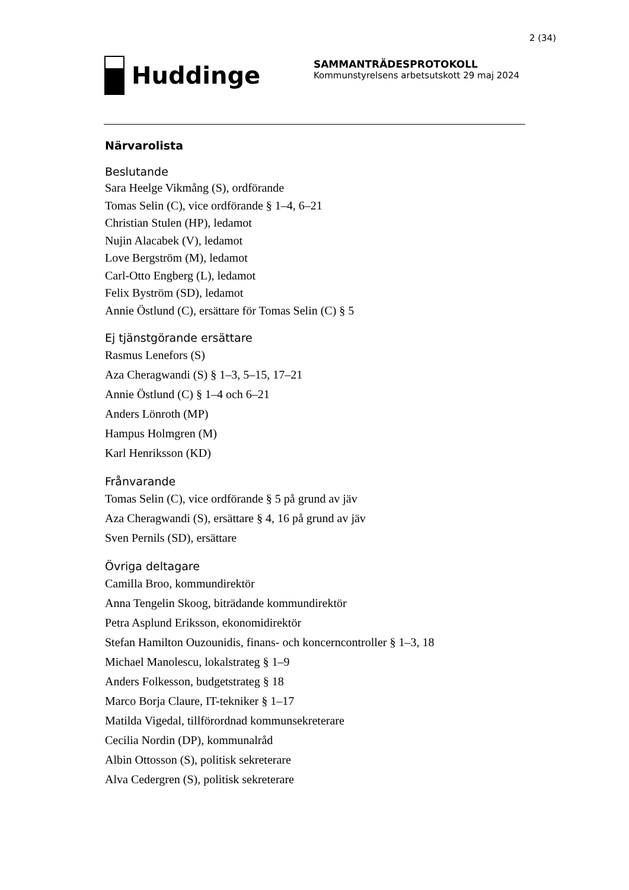2 (34)
Huddinge
SAMMANTRÄDESPROTOKOLL
Kommunstyrelsens arbetsutskott 29 maj 2024
Närvarolista
Beslutande
Sara Heelge Vikmång (S), ordförande
Tomas Selin (C), vice ordförande § 1–4, 6–21
Christian Stulen (HP), ledamot
Nujin Alacabek (V), ledamot
Love Bergström (M), ledamot
Carl-Otto Engberg (L), ledamot
Felix Byström (SD), ledamot
Annie Östlund (C), ersättare för Tomas Selin (C) § 5
Ej tjänstgörande ersättare
Rasmus Lenefors (S)
Aza Cheragwandi (S) § 1–3, 5–15, 17–21
Annie Östlund (C) § 1–4 och 6–21
Anders Lönroth (MP)
Hampus Holmgren (M)
Karl Henriksson (KD)
Frånvarande
Tomas Selin (C), vice ordförande § 5 på grund av jäv
Aza Cheragwandi (S), ersättare § 4, 16 på grund av jäv
Sven Pernils (SD), ersättare
Övriga deltagare
Camilla Broo, kommundirektör
Anna Tengelin Skoog, biträdande kommundirektör
Petra Asplund Eriksson, ekonomidirektör
Stefan Hamilton Ouzounidis, finans- och koncerncontroller § 1–3, 18
Michael Manolescu, lokalstrateg § 1–9
Anders Folkesson, budgetstrateg § 18
Marco Borja Claure, IT-tekniker § 1–17
Matilda Vigedal, tillförordnad kommunsekreterare
Cecilia Nordin (DP), kommunalråd
Albin Ottosson (S), politisk sekreterare
Alva Cedergren (S), politisk sekreterare